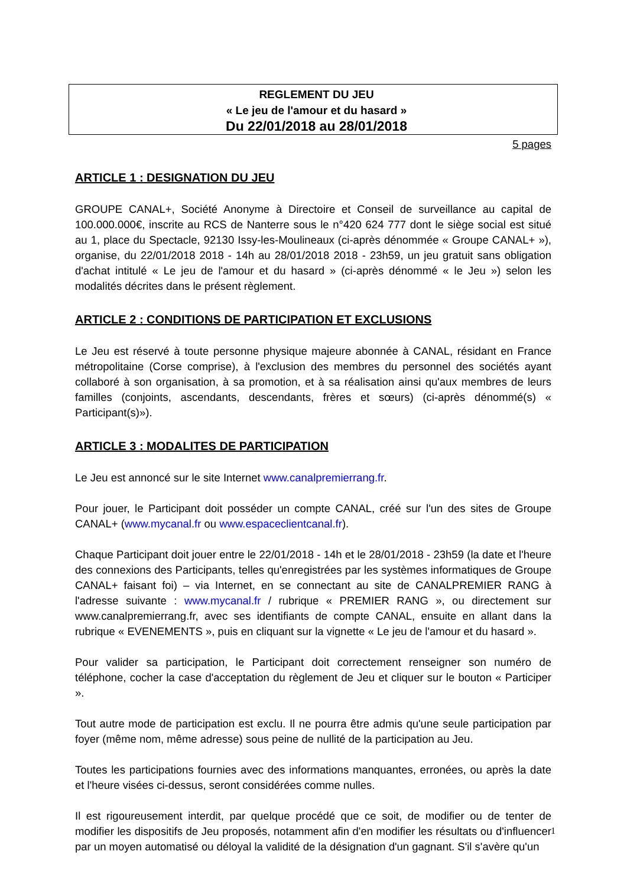REGLEMENT DU JEU
« Le jeu de l'amour et du hasard »
Du 22/01/2018 au 28/01/2018
5 pages
ARTICLE 1 : DESIGNATION DU JEU
GROUPE CANAL+, Société Anonyme à Directoire et Conseil de surveillance au capital de 100.000.000€, inscrite au RCS de Nanterre sous le n°420 624 777 dont le siège social est situé au 1, place du Spectacle, 92130 Issy-les-Moulineaux (ci-après dénommée « Groupe CANAL+ »), organise, du 22/01/2018 2018 - 14h au 28/01/2018 2018 - 23h59, un jeu gratuit sans obligation d'achat intitulé « Le jeu de l'amour et du hasard » (ci-après dénommé « le Jeu ») selon les modalités décrites dans le présent règlement.
ARTICLE 2 : CONDITIONS DE PARTICIPATION ET EXCLUSIONS
Le Jeu est réservé à toute personne physique majeure abonnée à CANAL, résidant en France métropolitaine (Corse comprise), à l'exclusion des membres du personnel des sociétés ayant collaboré à son organisation, à sa promotion, et à sa réalisation ainsi qu'aux membres de leurs familles (conjoints, ascendants, descendants, frères et sœurs) (ci-après dénommé(s) « Participant(s)»).
ARTICLE 3 : MODALITES DE PARTICIPATION
Le Jeu est annoncé sur le site Internet www.canalpremierrang.fr.
Pour jouer, le Participant doit posséder un compte CANAL, créé sur l'un des sites de Groupe CANAL+ (www.mycanal.fr ou www.espaceclientcanal.fr).
Chaque Participant doit jouer entre le 22/01/2018 - 14h et le 28/01/2018 - 23h59 (la date et l'heure des connexions des Participants, telles qu'enregistrées par les systèmes informatiques de Groupe CANAL+ faisant foi) – via Internet, en se connectant au site de CANALPREMIER RANG à l'adresse suivante : www.mycanal.fr / rubrique « PREMIER RANG », ou directement sur www.canalpremierrang.fr, avec ses identifiants de compte CANAL, ensuite en allant dans la rubrique « EVENEMENTS », puis en cliquant sur la vignette « Le jeu de l'amour et du hasard ».
Pour valider sa participation, le Participant doit correctement renseigner son numéro de téléphone, cocher la case d'acceptation du règlement de Jeu et cliquer sur le bouton « Participer ».
Tout autre mode de participation est exclu. Il ne pourra être admis qu'une seule participation par foyer (même nom, même adresse) sous peine de nullité de la participation au Jeu.
Toutes les participations fournies avec des informations manquantes, erronées, ou après la date et l'heure visées ci-dessus, seront considérées comme nulles.
Il est rigoureusement interdit, par quelque procédé que ce soit, de modifier ou de tenter de modifier les dispositifs de Jeu proposés, notamment afin d'en modifier les résultats ou d'influencer par un moyen automatisé ou déloyal la validité de la désignation d'un gagnant. S'il s'avère qu'un
1